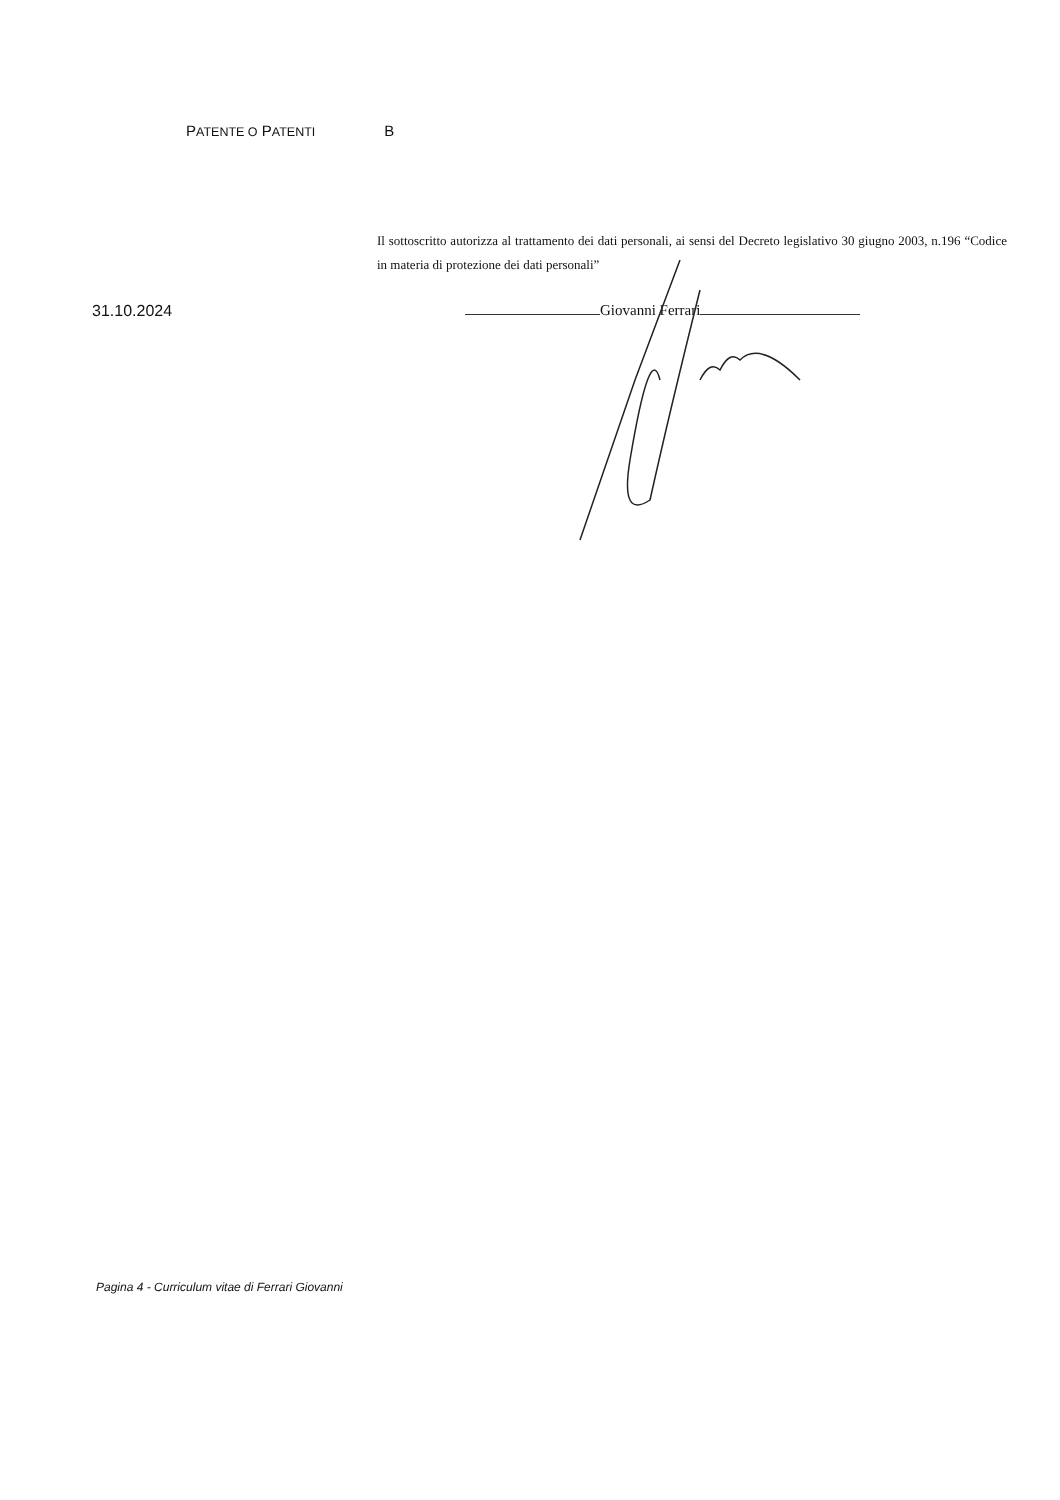PATENTE O PATENTI B
Il sottoscritto autorizza al trattamento dei dati personali, ai sensi del Decreto legislativo 30 giugno 2003, n.196 “Codice in materia di protezione dei dati personali”
31.10.2024 Giovanni Ferrari
Pagina 4 - Curriculum vitae di Ferrari Giovanni